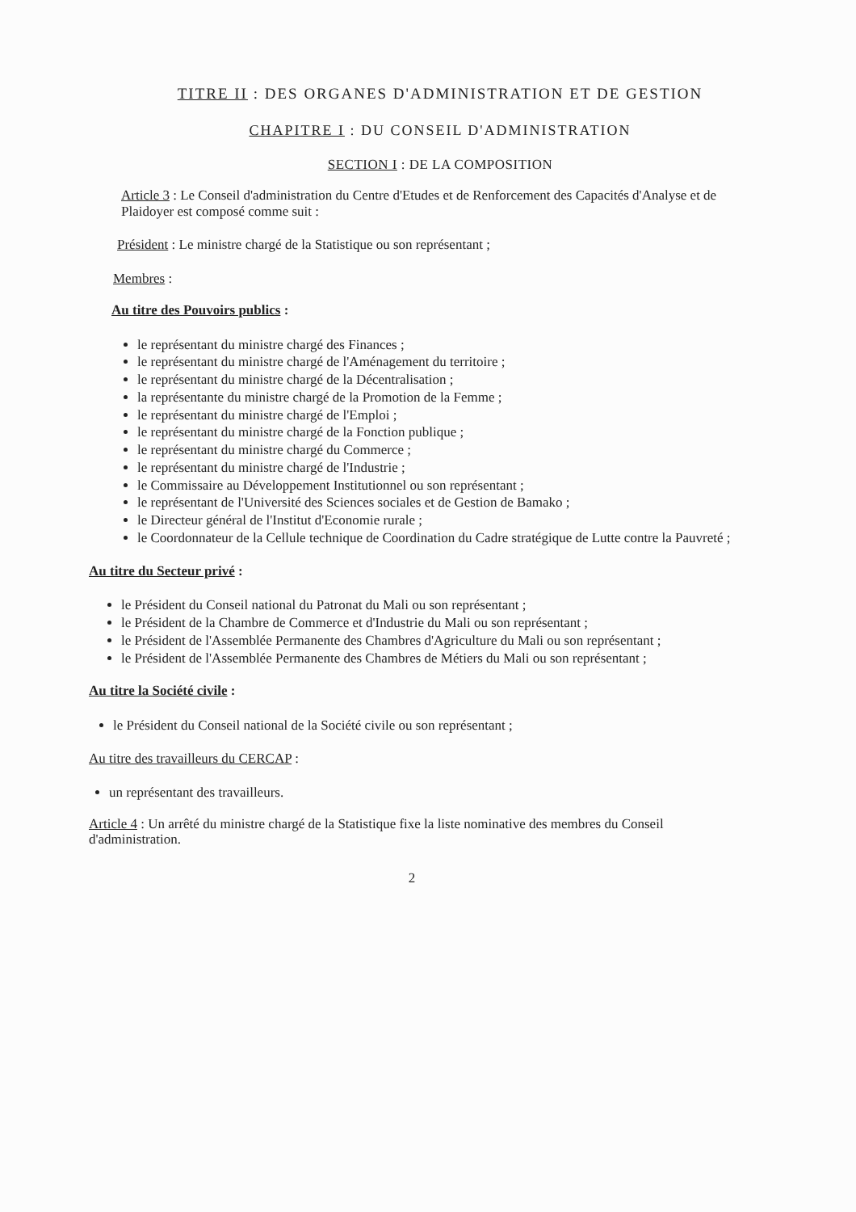TITRE II : DES ORGANES D'ADMINISTRATION ET DE GESTION
CHAPITRE I : DU CONSEIL D'ADMINISTRATION
SECTION I : DE LA COMPOSITION
Article 3 : Le Conseil d'administration du Centre d'Etudes et de Renforcement des Capacités d'Analyse et de Plaidoyer est composé comme suit :
Président : Le ministre chargé de la Statistique ou son représentant ;
Membres :
Au titre des Pouvoirs publics :
le représentant du ministre chargé des Finances ;
le représentant du ministre chargé de l'Aménagement du territoire ;
le représentant du ministre chargé de la Décentralisation ;
la représentante du ministre chargé de la Promotion de la Femme ;
le représentant du ministre chargé de l'Emploi ;
le représentant du ministre chargé de la Fonction publique ;
le représentant du ministre chargé du Commerce ;
le représentant du ministre chargé de l'Industrie ;
le Commissaire au Développement Institutionnel ou son représentant ;
le représentant de l'Université des Sciences sociales et de Gestion de Bamako ;
le Directeur général de l'Institut d'Economie rurale ;
le Coordonnateur de la Cellule technique de Coordination du Cadre stratégique de Lutte contre la Pauvreté ;
Au titre du Secteur privé :
le Président du Conseil national du Patronat du Mali ou son représentant ;
le Président de la Chambre de Commerce et d'Industrie du Mali ou son représentant ;
le Président de l'Assemblée Permanente des Chambres d'Agriculture du Mali ou son représentant ;
le Président de l'Assemblée Permanente des Chambres de Métiers du Mali ou son représentant ;
Au titre la Société civile :
le Président du Conseil national de la Société civile ou son représentant ;
Au titre des travailleurs du CERCAP :
un représentant des travailleurs.
Article 4 : Un arrêté du ministre chargé de la Statistique fixe la liste nominative des membres du Conseil d'administration.
2